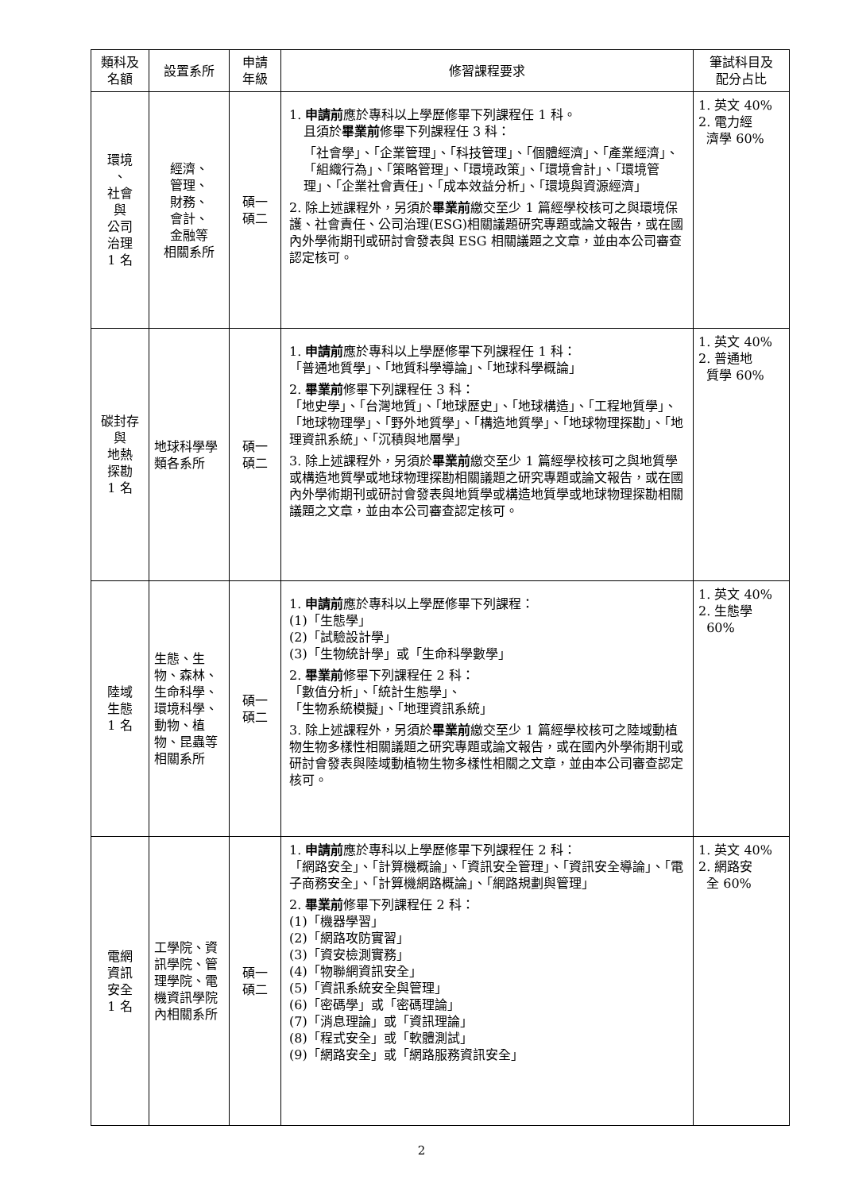| 類科及 名額 | 設置系所 | 申請 年級 | 修習課程要求 | 筆試科目及 配分占比 |
| --- | --- | --- | --- | --- |
| 環境 、 社會 與 公司 治理 1 名 | 經濟、 管理、 財務、 會計、 金融等 相關系所 | 碩一 碩二 | 1. 申請前 應於專科以上學歷修畢下列課程任 1 科。 且須於 畢業前 修畢下列課程任 3 科： 「社會學」、「企業管理」、「科技管理」、「個體經濟」、「產業經濟」、「組織行為」、「策略管理」、「環境政策」、「環境會計」、「環境管理」、「企業社會責任」、「成本效益分析」、「環境與資源經濟」 2. 除上述課程外，另須於 畢業前 繳交至少 1 篇經學校核可之與環境保護、社會責任、公司治理(ESG)相關議題研究專題或論文報告，或在國內外學術期刊或研討會發表與 ESG 相關議題之文章，並由本公司審查認定核可。 | 1. 英文 40% 2. 電力經 濟學 60% |
| 碳封存 與 地熱 探勘 1 名 | 地球科學學類各系所 | 碩一 碩二 | 1. 申請前 應於專科以上學歷修畢下列課程任 1 科： 「普通地質學」、「地質科學導論」、「地球科學概論」 2. 畢業前 修畢下列課程任 3 科： 「地史學」、「台灣地質」、「地球歷史」、「地球構造」、「工程地質學」、「地球物理學」、「野外地質學」、「構造地質學」、「地球物理探勘」、「地理資訊系統」、「沉積與地層學」 3. 除上述課程外，另須於 畢業前 繳交至少 1 篇經學校核可之與地質學或構造地質學或地球物理探勘相關議題之研究專題或論文報告，或在國內外學術期刊或研討會發表與地質學或構造地質學或地球物理探勘相關議題之文章，並由本公司審查認定核可。 | 1. 英文 40% 2. 普通地 質學 60% |
| 陸域 生態 1 名 | 生態、生物、森林、生命科學、環境科學、動物、植物、昆蟲等相關系所 | 碩一 碩二 | 1. 申請前 應於專科以上學歷修畢下列課程： (1)「生態學」 (2)「試驗設計學」 (3)「生物統計學」或「生命科學數學」 2. 畢業前 修畢下列課程任 2 科： 「數值分析」、「統計生態學」、 「生物系統模擬」、「地理資訊系統」 3. 除上述課程外，另須於 畢業前 繳交至少 1 篇經學校核可之陸域動植物生物多樣性相關議題之研究專題或論文報告，或在國內外學術期刊或研討會發表與陸域動植物生物多樣性相關之文章，並由本公司審查認定核可。 | 1. 英文 40% 2. 生態學 60% |
| 電網 資訊 安全 1 名 | 工學院、資訊學院、管理學院、電機資訊學院內相關系所 | 碩一 碩二 | 1. 申請前 應於專科以上學歷修畢下列課程任 2 科： 「網路安全」、「計算機概論」、「資訊安全管理」、「資訊安全導論」、「電子商務安全」、「計算機網路概論」、「網路規劃與管理」 2. 畢業前 修畢下列課程任 2 科： (1)「機器學習」 (2)「網路攻防實習」 (3)「資安檢測實務」 (4)「物聯網資訊安全」 (5)「資訊系統安全與管理」 (6)「密碼學」或「密碼理論」 (7)「消息理論」或「資訊理論」 (8)「程式安全」或「軟體測試」 (9)「網路安全」或「網路服務資訊安全」 | 1. 英文 40% 2. 網路安 全 60% |
2